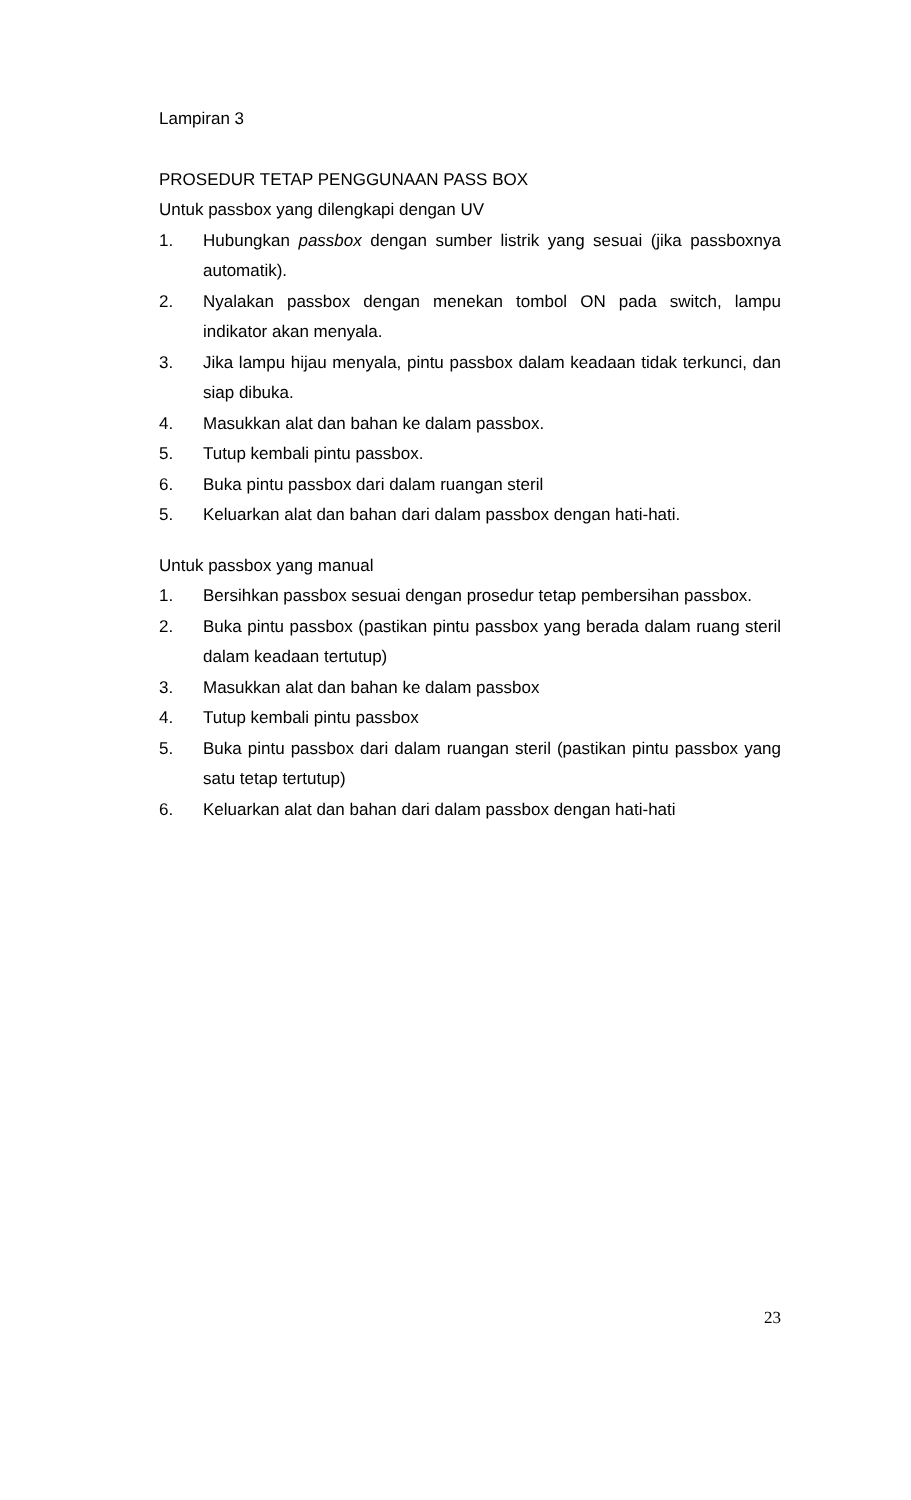Lampiran 3
PROSEDUR TETAP PENGGUNAAN PASS BOX
Untuk passbox yang dilengkapi dengan UV
1. Hubungkan passbox dengan sumber listrik yang sesuai (jika passboxnya automatik).
2. Nyalakan passbox dengan menekan tombol ON pada switch, lampu indikator akan menyala.
3. Jika lampu hijau menyala, pintu passbox dalam keadaan tidak terkunci, dan siap dibuka.
4. Masukkan alat dan bahan ke dalam passbox.
5. Tutup kembali pintu passbox.
6. Buka pintu passbox dari dalam ruangan steril
5. Keluarkan alat dan bahan dari dalam passbox dengan hati-hati.
Untuk passbox yang manual
1. Bersihkan passbox sesuai dengan prosedur tetap pembersihan passbox.
2. Buka pintu passbox (pastikan pintu passbox yang berada dalam ruang steril dalam keadaan tertutup)
3. Masukkan alat dan bahan ke dalam passbox
4. Tutup kembali pintu passbox
5. Buka pintu passbox dari dalam ruangan steril (pastikan pintu passbox yang satu tetap tertutup)
6. Keluarkan alat dan bahan dari dalam passbox dengan hati-hati
23